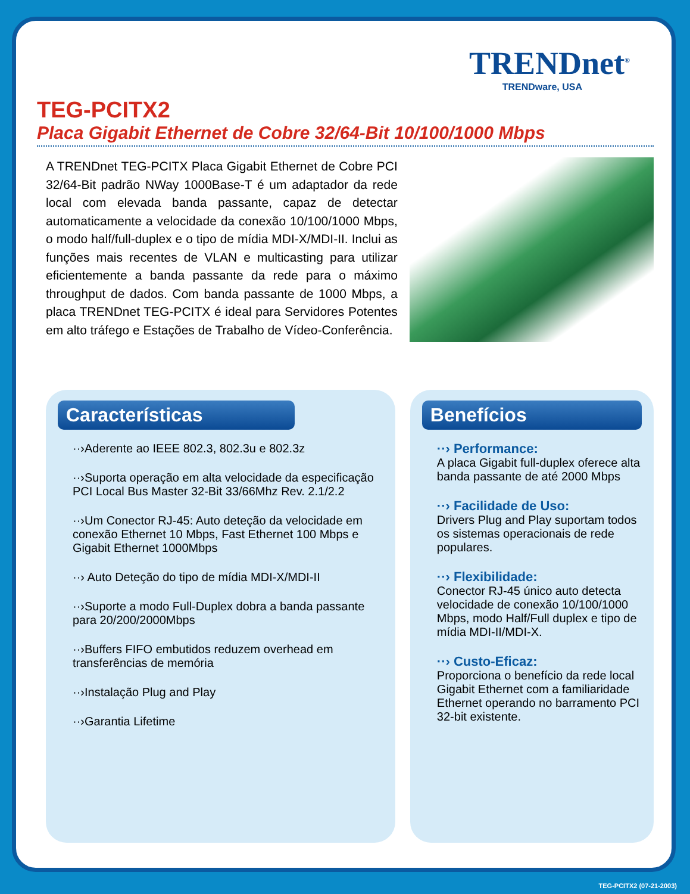TRENDnet<sup>®</sup>
TRENDware, USA
TEG-PCITX2
Placa Gigabit Ethernet de Cobre 32/64-Bit 10/100/1000 Mbps
A TRENDnet TEG-PCITX Placa Gigabit Ethernet de Cobre PCI 32/64-Bit padrão NWay 1000Base-T é um adaptador da rede local com elevada banda passante, capaz de detectar automaticamente a velocidade da conexão 10/100/1000 Mbps, o modo half/full-duplex e o tipo de mídia MDI-X/MDI-II. Inclui as funções mais recentes de VLAN e multicasting para utilizar eficientemente a banda passante da rede para o máximo throughput de dados. Com banda passante de 1000 Mbps, a placa TRENDnet TEG-PCITX é ideal para Servidores Potentes em alto tráfego e Estações de Trabalho de Vídeo-Conferência.
Características
··›Aderente ao IEEE 802.3, 802.3u e 802.3z
··›Suporta operação em alta velocidade da especificação PCI Local Bus Master 32-Bit 33/66Mhz Rev. 2.1/2.2
··›Um Conector RJ-45: Auto deteção da velocidade em conexão Ethernet 10 Mbps, Fast Ethernet 100 Mbps e Gigabit Ethernet 1000Mbps
··› Auto Deteção do tipo de mídia MDI-X/MDI-II
··›Suporte a modo Full-Duplex dobra a banda passante para 20/200/2000Mbps
··›Buffers FIFO embutidos reduzem overhead em transferências de memória
··›Instalação Plug and Play
··›Garantia Lifetime
Benefícios
··› Performance:
A placa Gigabit full-duplex oferece alta banda passante de até 2000 Mbps
··› Facilidade de Uso:
Drivers Plug and Play suportam todos os sistemas operacionais de rede populares.
··› Flexibilidade:
Conector RJ-45 único auto detecta velocidade de conexão 10/100/1000 Mbps, modo Half/Full duplex e tipo de mídia MDI-II/MDI-X.
··› Custo-Eficaz:
Proporciona o benefício da rede local Gigabit Ethernet com a familiaridade Ethernet operando no barramento PCI 32-bit existente.
TEG-PCITX2 (07-21-2003)